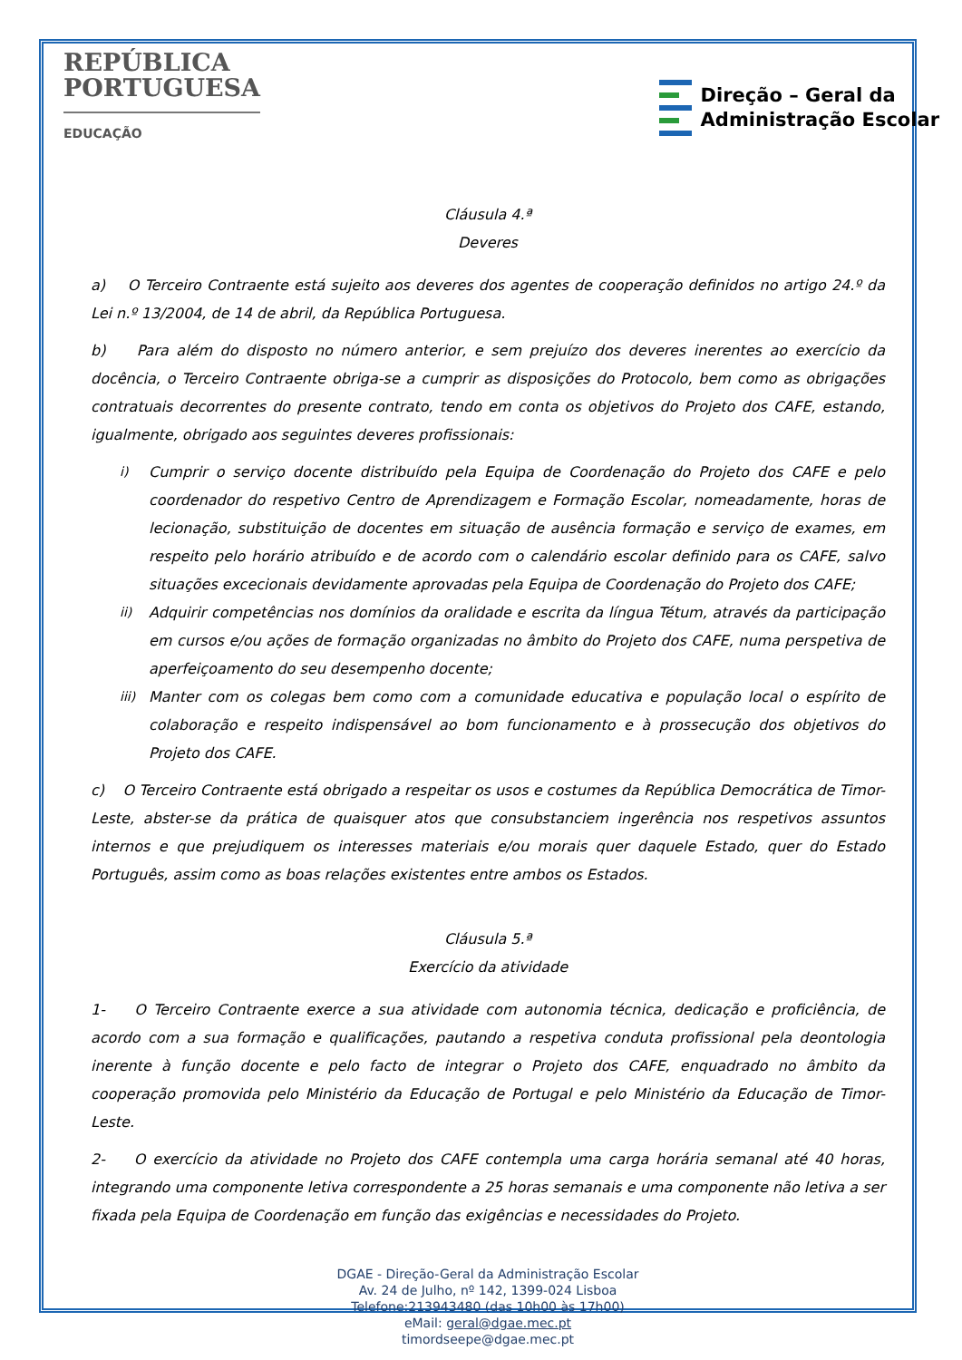REPÚBLICA
PORTUGUESA
EDUCAÇÃO
Direção – Geral da
Administração Escolar
Cláusula 4.ª
Deveres
a) O Terceiro Contraente está sujeito aos deveres dos agentes de cooperação definidos no artigo 24.º da Lei n.º 13/2004, de 14 de abril, da República Portuguesa.
b) Para além do disposto no número anterior, e sem prejuízo dos deveres inerentes ao exercício da docência, o Terceiro Contraente obriga-se a cumprir as disposições do Protocolo, bem como as obrigações contratuais decorrentes do presente contrato, tendo em conta os objetivos do Projeto dos CAFE, estando, igualmente, obrigado aos seguintes deveres profissionais:
i) Cumprir o serviço docente distribuído pela Equipa de Coordenação do Projeto dos CAFE e pelo coordenador do respetivo Centro de Aprendizagem e Formação Escolar, nomeadamente, horas de lecionação, substituição de docentes em situação de ausência formação e serviço de exames, em respeito pelo horário atribuído e de acordo com o calendário escolar definido para os CAFE, salvo situações excecionais devidamente aprovadas pela Equipa de Coordenação do Projeto dos CAFE;
ii) Adquirir competências nos domínios da oralidade e escrita da língua Tétum, através da participação em cursos e/ou ações de formação organizadas no âmbito do Projeto dos CAFE, numa perspetiva de aperfeiçoamento do seu desempenho docente;
iii)
Manter com os colegas bem como com a comunidade educativa e população local o espírito de colaboração e respeito indispensável ao bom funcionamento e à prossecução dos objetivos do Projeto dos CAFE.
c) O Terceiro Contraente está obrigado a respeitar os usos e costumes da República Democrática de Timor-Leste, abster-se da prática de quaisquer atos que consubstanciem ingerência nos respetivos assuntos internos e que prejudiquem os interesses materiais e/ou morais quer daquele Estado, quer do Estado Português, assim como as boas relações existentes entre ambos os Estados.
Cláusula 5.ª
Exercício da atividade
1- O Terceiro Contraente exerce a sua atividade com autonomia técnica, dedicação e proficiência, de acordo com a sua formação e qualificações, pautando a respetiva conduta profissional pela deontologia inerente à função docente e pelo facto de integrar o Projeto dos CAFE, enquadrado no âmbito da cooperação promovida pelo Ministério da Educação de Portugal e pelo Ministério da Educação de Timor-Leste.
2- O exercício da atividade no Projeto dos CAFE contempla uma carga horária semanal até 40 horas, integrando uma componente letiva correspondente a 25 horas semanais e uma componente não letiva a ser fixada pela Equipa de Coordenação em função das exigências e necessidades do Projeto.
DGAE - Direção-Geral da Administração Escolar
Av. 24 de Julho, nº 142, 1399-024 Lisboa
Telefone:213943480 (das 10h00 às 17h00)
eMail: geral@dgae.mec.pt
timordseepe@dgae.mec.pt